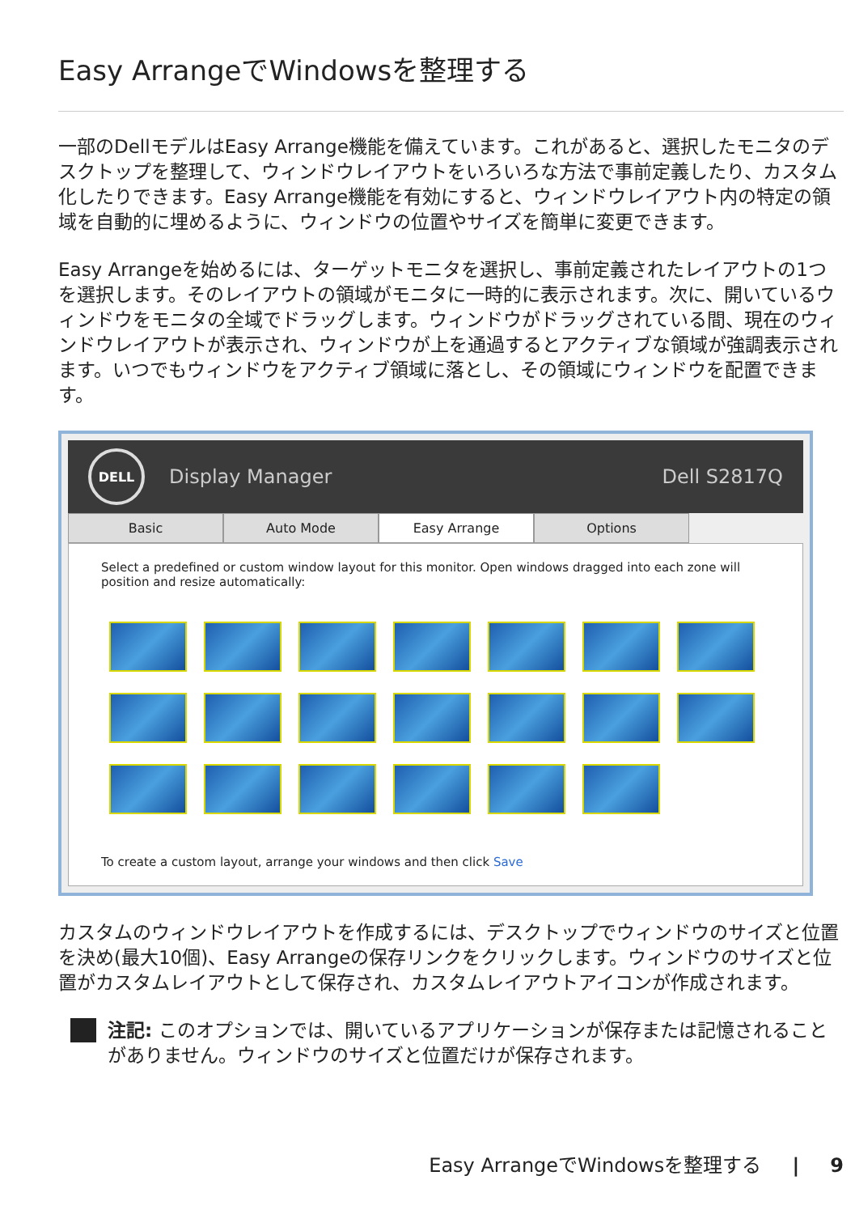Easy ArrangeでWindowsを整理する
一部のDellモデルはEasy Arrange機能を備えています。これがあると、選択したモニタのデスクトップを整理して、ウィンドウレイアウトをいろいろな方法で事前定義したり、カスタム化したりできます。Easy Arrange機能を有効にすると、ウィンドウレイアウト内の特定の領域を自動的に埋めるように、ウィンドウの位置やサイズを簡単に変更できます。
Easy Arrangeを始めるには、ターゲットモニタを選択し、事前定義されたレイアウトの1つを選択します。そのレイアウトの領域がモニタに一時的に表示されます。次に、開いているウィンドウをモニタの全域でドラッグします。ウィンドウがドラッグされている間、現在のウィンドウレイアウトが表示され、ウィンドウが上を通過するとアクティブな領域が強調表示されます。いつでもウィンドウをアクティブ領域に落とし、その領域にウィンドウを配置できます。
DELL
Display Manager Dell S2817Q
Basic Auto Mode Easy Arrange Options
Select a predefined or custom window layout for this monitor. Open windows dragged into each zone will position and resize automatically:
To create a custom layout, arrange your windows and then click Save
カスタムのウィンドウレイアウトを作成するには、デスクトップでウィンドウのサイズと位置を決め(最大10個)、Easy Arrangeの保存リンクをクリックします。ウィンドウのサイズと位置がカスタムレイアウトとして保存され、カスタムレイアウトアイコンが作成されます。
注記: このオプションでは、開いているアプリケーションが保存または記憶されることがありません。ウィンドウのサイズと位置だけが保存されます。
Easy ArrangeでWindowsを整理する | 9